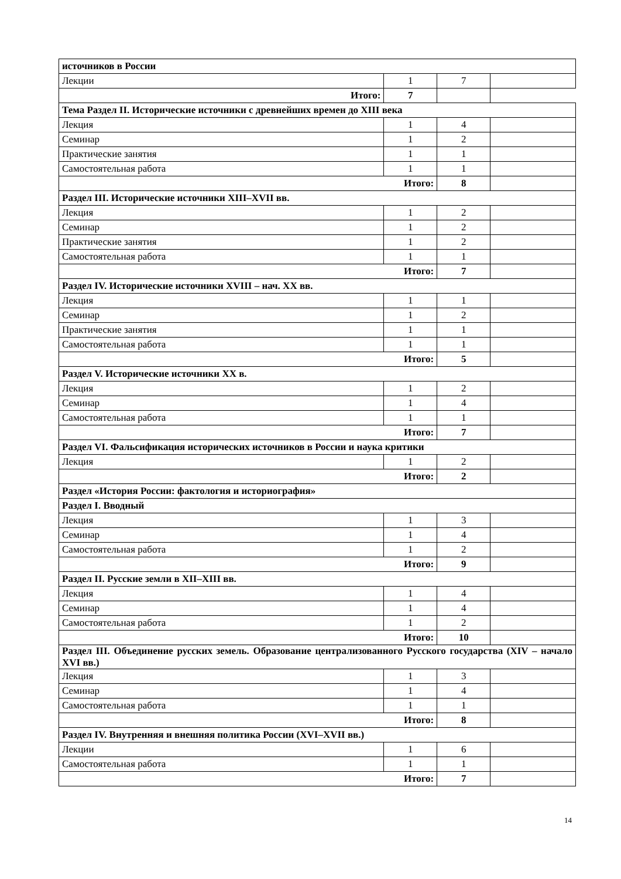| источников в России | | | |
| Лекции | 1 | 7 | |
| Итого: | | 7 | |
| Тема Раздел II. Исторические источники с древнейших времен до XIII века | | | |
| Лекция | 1 | 4 | |
| Семинар | 1 | 2 | |
| Практические занятия | 1 | 1 | |
| Самостоятельная работа | 1 | 1 | |
| Итого: | | 8 | |
| Раздел III. Исторические источники XIII–XVII вв. | | | |
| Лекция | 1 | 2 | |
| Семинар | 1 | 2 | |
| Практические занятия | 1 | 2 | |
| Самостоятельная работа | 1 | 1 | |
| Итого: | | 7 | |
| Раздел IV. Исторические источники XVIII – нач. XX вв. | | | |
| Лекция | 1 | 1 | |
| Семинар | 1 | 2 | |
| Практические занятия | 1 | 1 | |
| Самостоятельная работа | 1 | 1 | |
| Итого: | | 5 | |
| Раздел V. Исторические источники XX в. | | | |
| Лекция | 1 | 2 | |
| Семинар | 1 | 4 | |
| Самостоятельная работа | 1 | 1 | |
| Итого: | | 7 | |
| Раздел VI. Фальсификация исторических источников в России и наука критики | | | |
| Лекция | 1 | 2 | |
| Итого: | | 2 | |
| Раздел «История России: фактология и историография» | | | |
| Раздел I. Вводный | | | |
| Лекция | 1 | 3 | |
| Семинар | 1 | 4 | |
| Самостоятельная работа | 1 | 2 | |
| Итого: | | 9 | |
| Раздел II. Русские земли в XII–XIII вв. | | | |
| Лекция | 1 | 4 | |
| Семинар | 1 | 4 | |
| Самостоятельная работа | 1 | 2 | |
| Итого: | | 10 | |
| Раздел III. Объединение русских земель. Образование централизованного Русского государства (XIV – начало XVI вв.) | | | |
| Лекция | 1 | 3 | |
| Семинар | 1 | 4 | |
| Самостоятельная работа | 1 | 1 | |
| Итого: | | 8 | |
| Раздел IV. Внутренняя и внешняя политика России (XVI–XVII вв.) | | | |
| Лекции | 1 | 6 | |
| Самостоятельная работа | 1 | 1 | |
| Итого: | | 7 | |
14